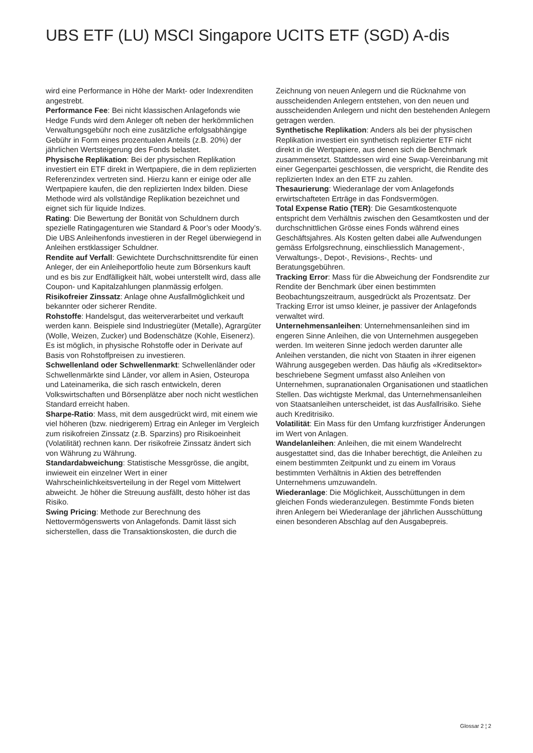UBS ETF (LU) MSCI Singapore UCITS ETF (SGD) A-dis
wird eine Performance in Höhe der Markt- oder Indexrenditen angestrebt.
Performance Fee: Bei nicht klassischen Anlagefonds wie Hedge Funds wird dem Anleger oft neben der herkömmlichen Verwaltungsgebühr noch eine zusätzliche erfolgsabhängige Gebühr in Form eines prozentualen Anteils (z.B. 20%) der jährlichen Wertsteigerung des Fonds belastet.
Physische Replikation: Bei der physischen Replikation investiert ein ETF direkt in Wertpapiere, die in dem replizierten Referenzindex vertreten sind. Hierzu kann er einige oder alle Wertpapiere kaufen, die den replizierten Index bilden. Diese Methode wird als vollständige Replikation bezeichnet und eignet sich für liquide Indizes.
Rating: Die Bewertung der Bonität von Schuldnern durch spezielle Ratingagenturen wie Standard & Poor’s oder Moody’s. Die UBS Anleihenfonds investieren in der Regel überwiegend in Anleihen erstklassiger Schuldner.
Rendite auf Verfall: Gewichtete Durchschnittsrendite für einen Anleger, der ein Anleiheportfolio heute zum Börsenkurs kauft und es bis zur Endfälligkeit hält, wobei unterstellt wird, dass alle Coupon- und Kapitalzahlungen planmässig erfolgen.
Risikofreier Zinssatz: Anlage ohne Ausfallmöglichkeit und bekannter oder sicherer Rendite.
Rohstoffe: Handelsgut, das weiterverarbeitet und verkauft werden kann. Beispiele sind Industriegüter (Metalle), Agrargüter (Wolle, Weizen, Zucker) und Bodenschätze (Kohle, Eisenerz). Es ist möglich, in physische Rohstoffe oder in Derivate auf Basis von Rohstoffpreisen zu investieren.
Schwellenland oder Schwellenmarkt: Schwellenländer oder Schwellenmärkte sind Länder, vor allem in Asien, Osteuropa und Lateinamerika, die sich rasch entwickeln, deren Volkswirtschaften und Börsenplätze aber noch nicht westlichen Standard erreicht haben.
Sharpe-Ratio: Mass, mit dem ausgedrückt wird, mit einem wie viel höheren (bzw. niedrigerem) Ertrag ein Anleger im Vergleich zum risikofreien Zinssatz (z.B. Sparzins) pro Risikoeinheit (Volatilität) rechnen kann. Der risikofreie Zinssatz ändert sich von Währung zu Währung.
Standardabweichung: Statistische Messgrösse, die angibt, inwieweit ein einzelner Wert in einer Wahrscheinlichkeitsverteilung in der Regel vom Mittelwert abweicht. Je höher die Streuung ausfällt, desto höher ist das Risiko.
Swing Pricing: Methode zur Berechnung des Nettovermögenswerts von Anlagefonds. Damit lässt sich sicherstellen, dass die Transaktionskosten, die durch die
Zeichnung von neuen Anlegern und die Rücknahme von ausscheidenden Anlegern entstehen, von den neuen und ausscheidenden Anlegern und nicht den bestehenden Anlegern getragen werden.
Synthetische Replikation: Anders als bei der physischen Replikation investiert ein synthetisch replizierter ETF nicht direkt in die Wertpapiere, aus denen sich die Benchmark zusammensetzt. Stattdessen wird eine Swap-Vereinbarung mit einer Gegenpartei geschlossen, die verspricht, die Rendite des replizierten Index an den ETF zu zahlen.
Thesaurierung: Wiederanlage der vom Anlagefonds erwirtschafteten Erträge in das Fondsvermögen.
Total Expense Ratio (TER): Die Gesamtkostenquote entspricht dem Verhältnis zwischen den Gesamtkosten und der durchschnittlichen Grösse eines Fonds während eines Geschäftsjahres. Als Kosten gelten dabei alle Aufwendungen gemäss Erfolgsrechnung, einschliesslich Management-, Verwaltungs-, Depot-, Revisions-, Rechts- und Beratungsgebühren.
Tracking Error: Mass für die Abweichung der Fondsrendite zur Rendite der Benchmark über einen bestimmten Beobachtungszeitraum, ausgedrückt als Prozentsatz. Der Tracking Error ist umso kleiner, je passiver der Anlagefonds verwaltet wird.
Unternehmensanleihen: Unternehmensanleihen sind im engeren Sinne Anleihen, die von Unternehmen ausgegeben werden. Im weiteren Sinne jedoch werden darunter alle Anleihen verstanden, die nicht von Staaten in ihrer eigenen Währung ausgegeben werden. Das häufig als «Kreditsektor» beschriebene Segment umfasst also Anleihen von Unternehmen, supranationalen Organisationen und staatlichen Stellen. Das wichtigste Merkmal, das Unternehmensanleihen von Staatsanleihen unterscheidet, ist das Ausfallrisiko. Siehe auch Kreditrisiko.
Volatilität: Ein Mass für den Umfang kurzfristiger Änderungen im Wert von Anlagen.
Wandelanleihen: Anleihen, die mit einem Wandelrecht ausgestattet sind, das die Inhaber berechtigt, die Anleihen zu einem bestimmten Zeitpunkt und zu einem im Voraus bestimmten Verhältnis in Aktien des betreffenden Unternehmens umzuwandeln.
Wiederanlage: Die Möglichkeit, Ausschüttungen in dem gleichen Fonds wiederanzulegen. Bestimmte Fonds bieten ihren Anlegern bei Wiederanlage der jährlichen Ausschüttung einen besonderen Abschlag auf den Ausgabepreis.
Glossar 2 ¦ 2